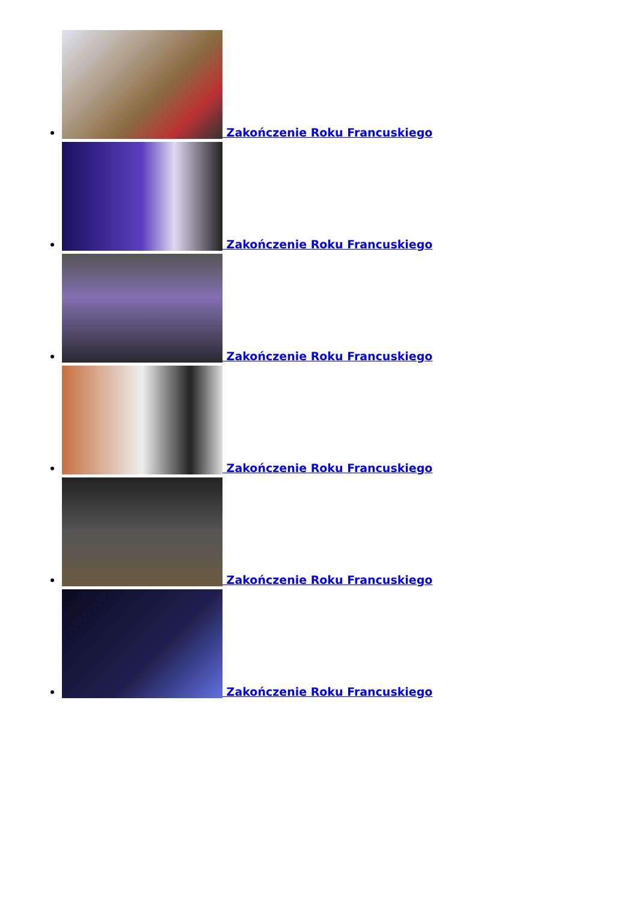Zakończenie Roku Francuskiego
Zakończenie Roku Francuskiego
Zakończenie Roku Francuskiego
Zakończenie Roku Francuskiego
Zakończenie Roku Francuskiego
Zakończenie Roku Francuskiego